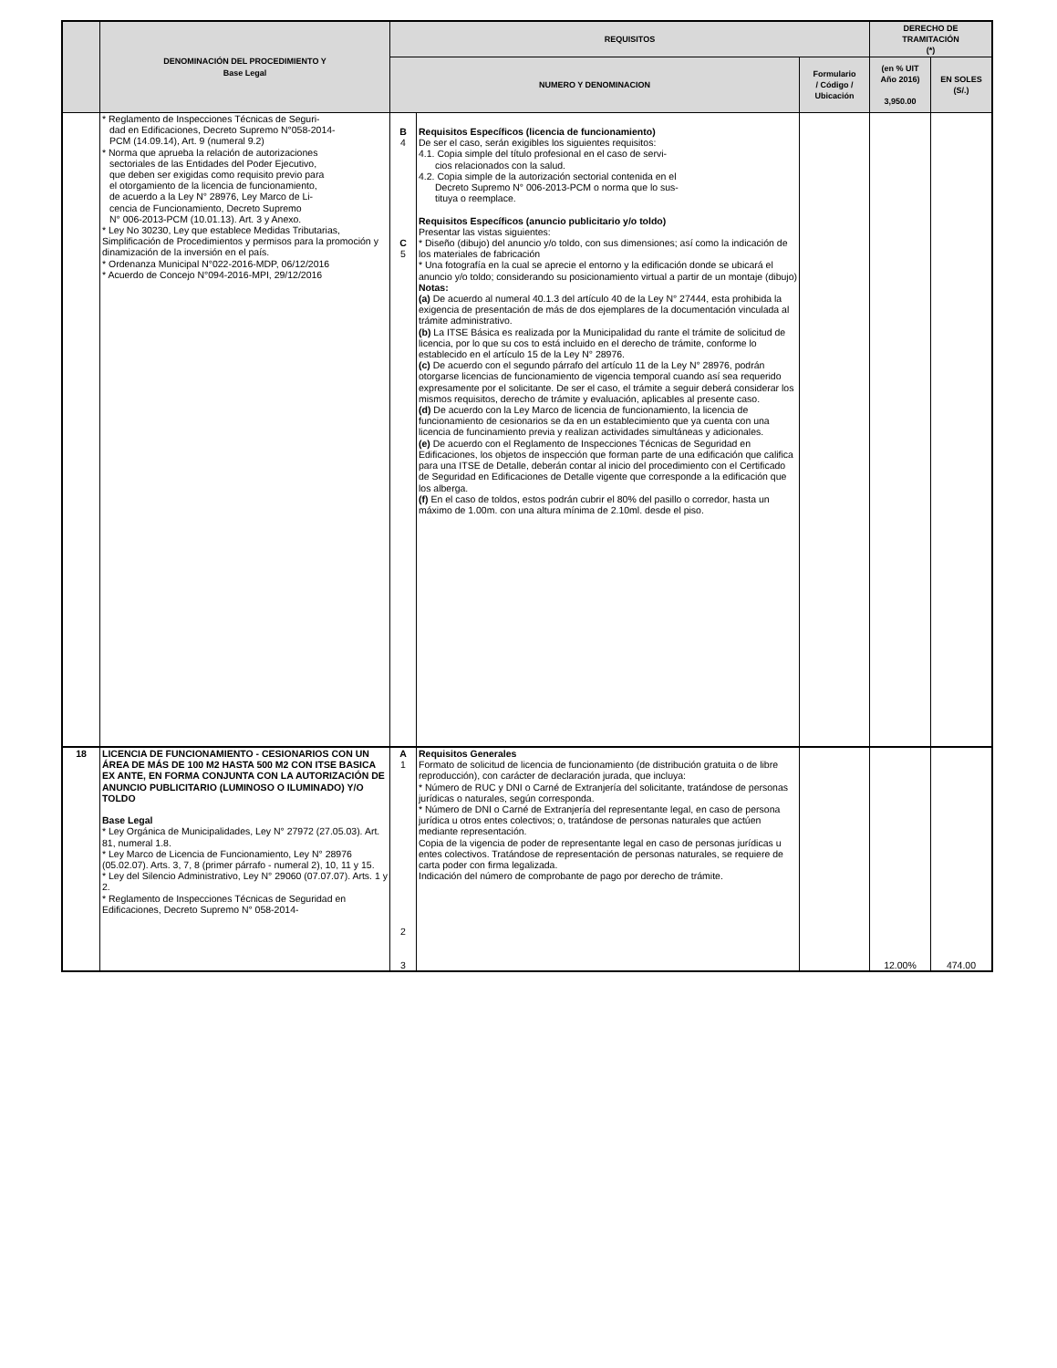| | DENOMINACIÓN DEL PROCEDIMIENTO Y Base Legal | REQUISITOS | | | DERECHO DE TRAMITACIÓN (*) | |
| --- | --- | --- | --- | --- | --- | --- |
| | | NUMERO Y DENOMINACION | | Formulario / Código / Ubicación | | |
| | | | | | (en % UIT Año 2016) 3,950.00 | EN SOLES (S/.) |
| | * Reglamento de Inspecciones Técnicas de Seguri- dad en Edificaciones, Decreto Supremo N°058-2014- PCM (14.09.14), Art. 9 (numeral 9.2) * Norma que aprueba la relación de autorizaciones sectoriales de las Entidades del Poder Ejecutivo, que deben ser exigidas como requisito previo para el otorgamiento de la licencia de funcionamiento, de acuerdo a la Ley N° 28976, Ley Marco de Li- cencia de Funcionamiento, Decreto Supremo N° 006-2013-PCM (10.01.13). Art. 3 y Anexo. * Ley No 30230, Ley que establece Medidas Tributarias, Simplificación de Procedimientos y permisos para la promoción y dinamización de la inversión en el país. * Ordenanza Municipal N°022-2016-MDP, 06/12/2016 * Acuerdo de Concejo N°094-2016-MPI, 29/12/2016 | B 4 C 5 | Requisitos Específicos (licencia de funcionamiento) De ser el caso, serán exigibles los siguientes requisitos: 4.1. Copia simple del título profesional en el caso de servi- cios relacionados con la salud. 4.2. Copia simple de la autorización sectorial contenida en el Decreto Supremo N° 006-2013-PCM o norma que lo sus- tituya o reemplace. Requisitos Específicos (anuncio publicitario y/o toldo) Presentar las vistas siguientes: * Diseño (dibujo) del anuncio y/o toldo, con sus dimensiones; así como la indicación de los materiales de fabricación * Una fotografía en la cual se aprecie el entorno y la edificación donde se ubicará el anuncio y/o toldo; considerando su posicionamiento virtual a partir de un montaje (dibujo) Notas: (a) De acuerdo al numeral 40.1.3 del artículo 40 de la Ley N° 27444, esta prohibida la exigencia de presentación de más de dos ejemplares de la documentación vinculada al trámite administrativo. (b) La ITSE Básica es realizada por la Municipalidad du rante el trámite de solicitud de licencia, por lo que su cos to está incluido en el derecho de trámite, conforme lo establecido en el artículo 15 de la Ley N° 28976. (c) De acuerdo con el segundo párrafo del artículo 11 de la Ley N° 28976, podrán otorgarse licencias de funcionamiento de vigencia temporal cuando así sea requerido expresamente por el solicitante. De ser el caso, el trámite a seguir deberá considerar los mismos requisitos, derecho de trámite y evaluación, aplicables al presente caso. (d) De acuerdo con la Ley Marco de licencia de funcionamiento, la licencia de funcionamiento de cesionarios se da en un establecimiento que ya cuenta con una licencia de funcinamiento previa y realizan actividades simultáneas y adicionales. (e) De acuerdo con el Reglamento de Inspecciones Técnicas de Seguridad en Edificaciones, los objetos de inspección que forman parte de una edificación que califica para una ITSE de Detalle, deberán contar al inicio del procedimiento con el Certificado de Seguridad en Edificaciones de Detalle vigente que corresponde a la edificación que los alberga. (f) En el caso de toldos, estos podrán cubrir el 80% del pasillo o corredor, hasta un máximo de 1.00m. con una altura mínima de 2.10ml. desde el piso. | | | |
| 18 | LICENCIA DE FUNCIONAMIENTO - CESIONARIOS CON UN ÁREA DE MÁS DE 100 M2 HASTA 500 M2 CON ITSE BASICA EX ANTE, EN FORMA CONJUNTA CON LA AUTORIZACIÓN DE ANUNCIO PUBLICITARIO (LUMINOSO O ILUMINADO) Y/O TOLDO Base Legal * Ley Orgánica de Municipalidades, Ley N° 27972 (27.05.03). Art. 81, numeral 1.8. * Ley Marco de Licencia de Funcionamiento, Ley N° 28976 (05.02.07). Arts. 3, 7, 8 (primer párrafo - numeral 2), 10, 11 y 15. * Ley del Silencio Administrativo, Ley N° 29060 (07.07.07). Arts. 1 y 2. * Reglamento de Inspecciones Técnicas de Seguridad en Edificaciones, Decreto Supremo N° 058-2014- | A 1 2 3 | Requisitos Generales Formato de solicitud de licencia de funcionamiento (de distribución gratuita o de libre reproducción), con carácter de declaración jurada, que incluya: * Número de RUC y DNI o Carné de Extranjería del solicitante, tratándose de personas jurídicas o naturales, según corresponda. * Número de DNI o Carné de Extranjería del representante legal, en caso de persona jurídica u otros entes colectivos; o, tratándose de personas naturales que actúen mediante representación. Copia de la vigencia de poder de representante legal en caso de personas jurídicas u entes colectivos. Tratándose de representación de personas naturales, se requiere de carta poder con firma legalizada. Indicación del número de comprobante de pago por derecho de trámite. | | 12.00% | 474.00 |